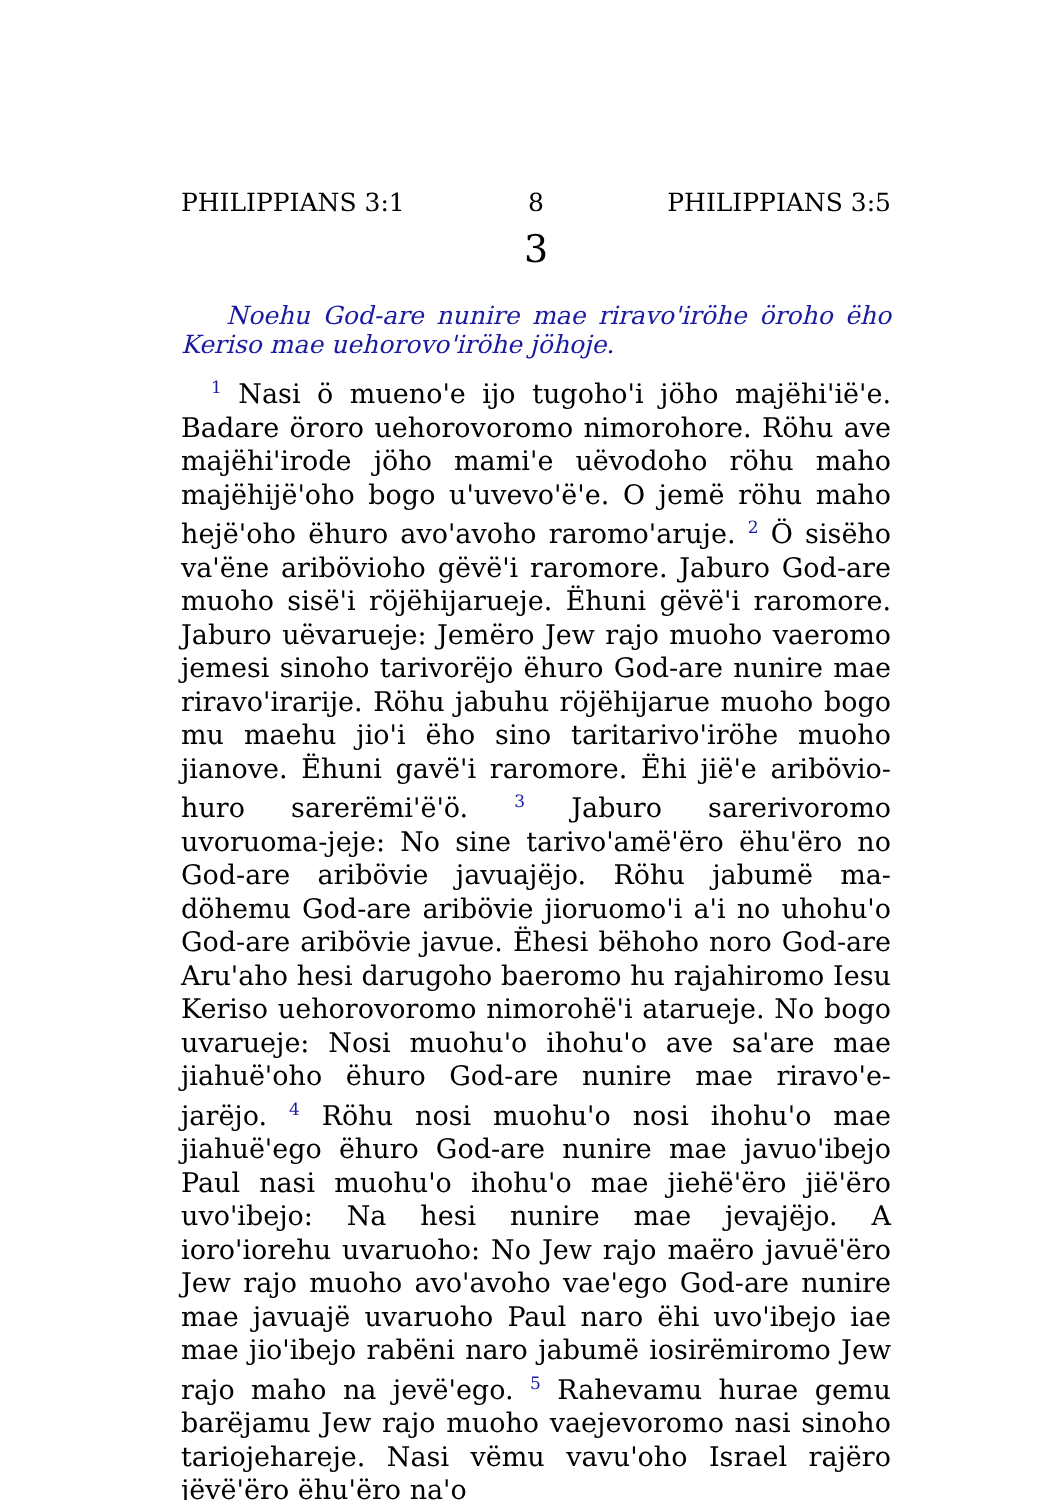PHILIPPIANS 3:1 8 PHILIPPIANS 3:5
3
Noehu God-are nunire mae riravo'iröhe öroho ëho Keriso mae uehorovo'iröhe jöhoje.
<sup>1</sup> Nasi ö mueno'e ijo tugoho'i jöho majëhi'ië'e. Badare öroro uehorovoromo nimorohore. Röhu ave majëhi'irode jöho mami'e uëvodoho röhu maho majëhijë'oho bogo u'uvevo'ë'e. O jemë röhu maho hejë'oho ëhuro avo'avoho raromo'aruje. <sup>2</sup> Ö sisëho va'ëne aribövioho gëvë'i raromore. Jaburo God-are muoho sisë'i röjëhijarueje. Ëhuni gëvë'i raromore. Jaburo uëvarueje: Jemëro Jew rajo muoho vaeromo jemesi sinoho tarivorëjo ëhuro God-are nunire mae riravo'irarije. Röhu jabuhu röjëhijarue muoho bogo mu maehu jio'i ëho sino taritarivo'iröhe muoho jianove. Ëhuni gavë'i raromore. Ëhi jië'e aribövio-huro sarerëmi'ë'ö. <sup>3</sup> Jaburo sarerivoromo uvoruoma-jeje: No sine tarivo'amë'ëro ëhu'ëro no God-are aribövie javuajëjo. Röhu jabumë ma-döhemu God-are aribövie jioruomo'i a'i no uhohu'o God-are aribövie javue. Ëhesi bëhoho noro God-are Aru'aho hesi darugoho baeromo hu rajahiromo Iesu Keriso uehorovoromo nimorohë'i atarueje. No bogo uvarueje: Nosi muohu'o ihohu'o ave sa'are mae jiahuë'oho ëhuro God-are nunire mae riravo'e-jarëjo. <sup>4</sup> Röhu nosi muohu'o nosi ihohu'o mae jiahuë'ego ëhuro God-are nunire mae javuo'ibejo Paul nasi muohu'o ihohu'o mae jiehë'ëro jië'ëro uvo'ibejo: Na hesi nunire mae jevajëjo. A ioro'iorehu uvaruoho: No Jew rajo maëro javuë'ëro Jew rajo muoho avo'avoho vae'ego God-are nunire mae javuajë uvaruoho Paul naro ëhi uvo'ibejo iae mae jio'ibejo rabëni naro jabumë iosirëmiromo Jew rajo maho na jevë'ego. <sup>5</sup> Rahevamu hurae gemu barëjamu Jew rajo muoho vaejevoromo nasi sinoho tariojehareje. Nasi vëmu vavu'oho Israel rajëro jëvë'ëro ëhu'ëro na'o